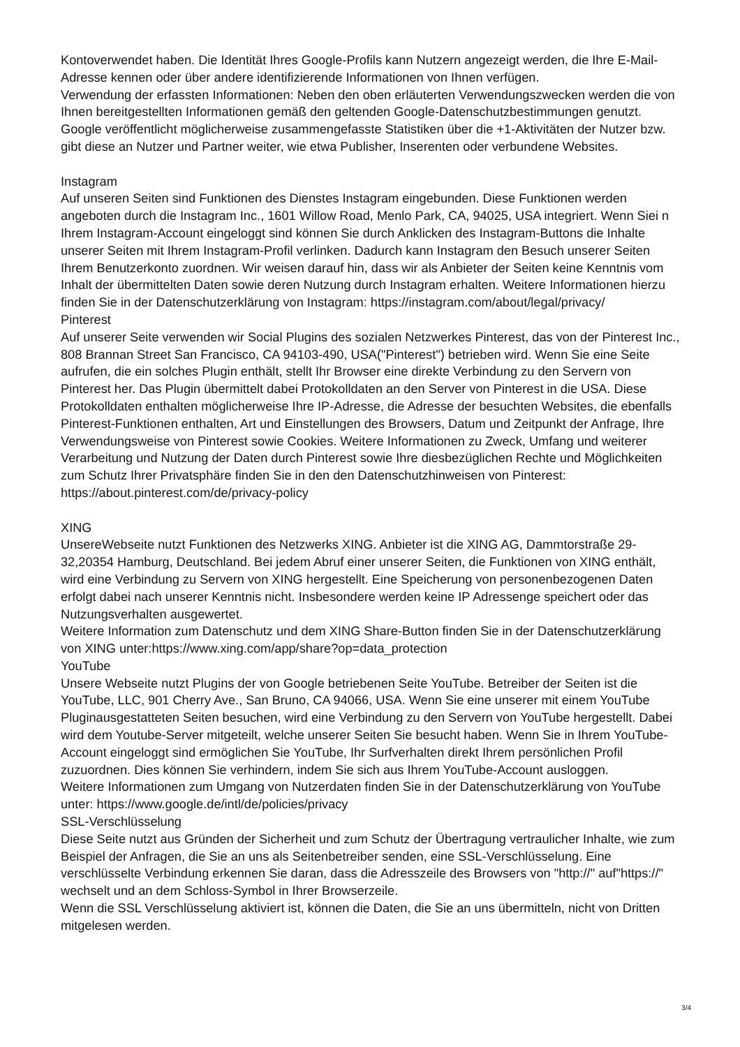Kontoverwendet haben. Die Identität Ihres Google-Profils kann Nutzern angezeigt werden, die Ihre E-Mail-Adresse kennen oder über andere identifizierende Informationen von Ihnen verfügen.
Verwendung der erfassten Informationen: Neben den oben erläuterten Verwendungszwecken werden die von Ihnen bereitgestellten Informationen gemäß den geltenden Google-Datenschutzbestimmungen genutzt. Google veröffentlicht möglicherweise zusammengefasste Statistiken über die +1-Aktivitäten der Nutzer bzw. gibt diese an Nutzer und Partner weiter, wie etwa Publisher, Inserenten oder verbundene Websites.
Instagram
Auf unseren Seiten sind Funktionen des Dienstes Instagram eingebunden. Diese Funktionen werden angeboten durch die Instagram Inc., 1601 Willow Road, Menlo Park, CA, 94025, USA integriert. Wenn Siei n Ihrem Instagram-Account eingeloggt sind können Sie durch Anklicken des Instagram-Buttons die Inhalte unserer Seiten mit Ihrem Instagram-Profil verlinken. Dadurch kann Instagram den Besuch unserer Seiten Ihrem Benutzerkonto zuordnen. Wir weisen darauf hin, dass wir als Anbieter der Seiten keine Kenntnis vom Inhalt der übermittelten Daten sowie deren Nutzung durch Instagram erhalten. Weitere Informationen hierzu finden Sie in der Datenschutzerklärung von Instagram: https://instagram.com/about/legal/privacy/
Pinterest
Auf unserer Seite verwenden wir Social Plugins des sozialen Netzwerkes Pinterest, das von der Pinterest Inc., 808 Brannan Street San Francisco, CA 94103-490, USA("Pinterest") betrieben wird. Wenn Sie eine Seite aufrufen, die ein solches Plugin enthält, stellt Ihr Browser eine direkte Verbindung zu den Servern von Pinterest her. Das Plugin übermittelt dabei Protokolldaten an den Server von Pinterest in die USA. Diese Protokolldaten enthalten möglicherweise Ihre IP-Adresse, die Adresse der besuchten Websites, die ebenfalls Pinterest-Funktionen enthalten, Art und Einstellungen des Browsers, Datum und Zeitpunkt der Anfrage, Ihre Verwendungsweise von Pinterest sowie Cookies. Weitere Informationen zu Zweck, Umfang und weiterer Verarbeitung und Nutzung der Daten durch Pinterest sowie Ihre diesbezüglichen Rechte und Möglichkeiten zum Schutz Ihrer Privatsphäre finden Sie in den den Datenschutzhinweisen von Pinterest: https://about.pinterest.com/de/privacy-policy
XING
UnsereWebseite nutzt Funktionen des Netzwerks XING. Anbieter ist die XING AG, Dammtorstraße 29-32,20354 Hamburg, Deutschland. Bei jedem Abruf einer unserer Seiten, die Funktionen von XING enthält, wird eine Verbindung zu Servern von XING hergestellt. Eine Speicherung von personenbezogenen Daten erfolgt dabei nach unserer Kenntnis nicht. Insbesondere werden keine IP Adressenge speichert oder das Nutzungsverhalten ausgewertet.
Weitere Information zum Datenschutz und dem XING Share-Button finden Sie in der Datenschutzerklärung von XING unter:https://www.xing.com/app/share?op=data_protection
YouTube
Unsere Webseite nutzt Plugins der von Google betriebenen Seite YouTube. Betreiber der Seiten ist die YouTube, LLC, 901 Cherry Ave., San Bruno, CA 94066, USA. Wenn Sie eine unserer mit einem YouTube Pluginausgestatteten Seiten besuchen, wird eine Verbindung zu den Servern von YouTube hergestellt. Dabei wird dem Youtube-Server mitgeteilt, welche unserer Seiten Sie besucht haben. Wenn Sie in Ihrem YouTube-Account eingeloggt sind ermöglichen Sie YouTube, Ihr Surfverhalten direkt Ihrem persönlichen Profil zuzuordnen. Dies können Sie verhindern, indem Sie sich aus Ihrem YouTube-Account ausloggen.
Weitere Informationen zum Umgang von Nutzerdaten finden Sie in der Datenschutzerklärung von YouTube unter: https://www.google.de/intl/de/policies/privacy
SSL-Verschlüsselung
Diese Seite nutzt aus Gründen der Sicherheit und zum Schutz der Übertragung vertraulicher Inhalte, wie zum Beispiel der Anfragen, die Sie an uns als Seitenbetreiber senden, eine SSL-Verschlüsselung. Eine verschlüsselte Verbindung erkennen Sie daran, dass die Adresszeile des Browsers von "http://" auf"https://" wechselt und an dem Schloss-Symbol in Ihrer Browserzeile.
Wenn die SSL Verschlüsselung aktiviert ist, können die Daten, die Sie an uns übermitteln, nicht von Dritten mitgelesen werden.
3/4